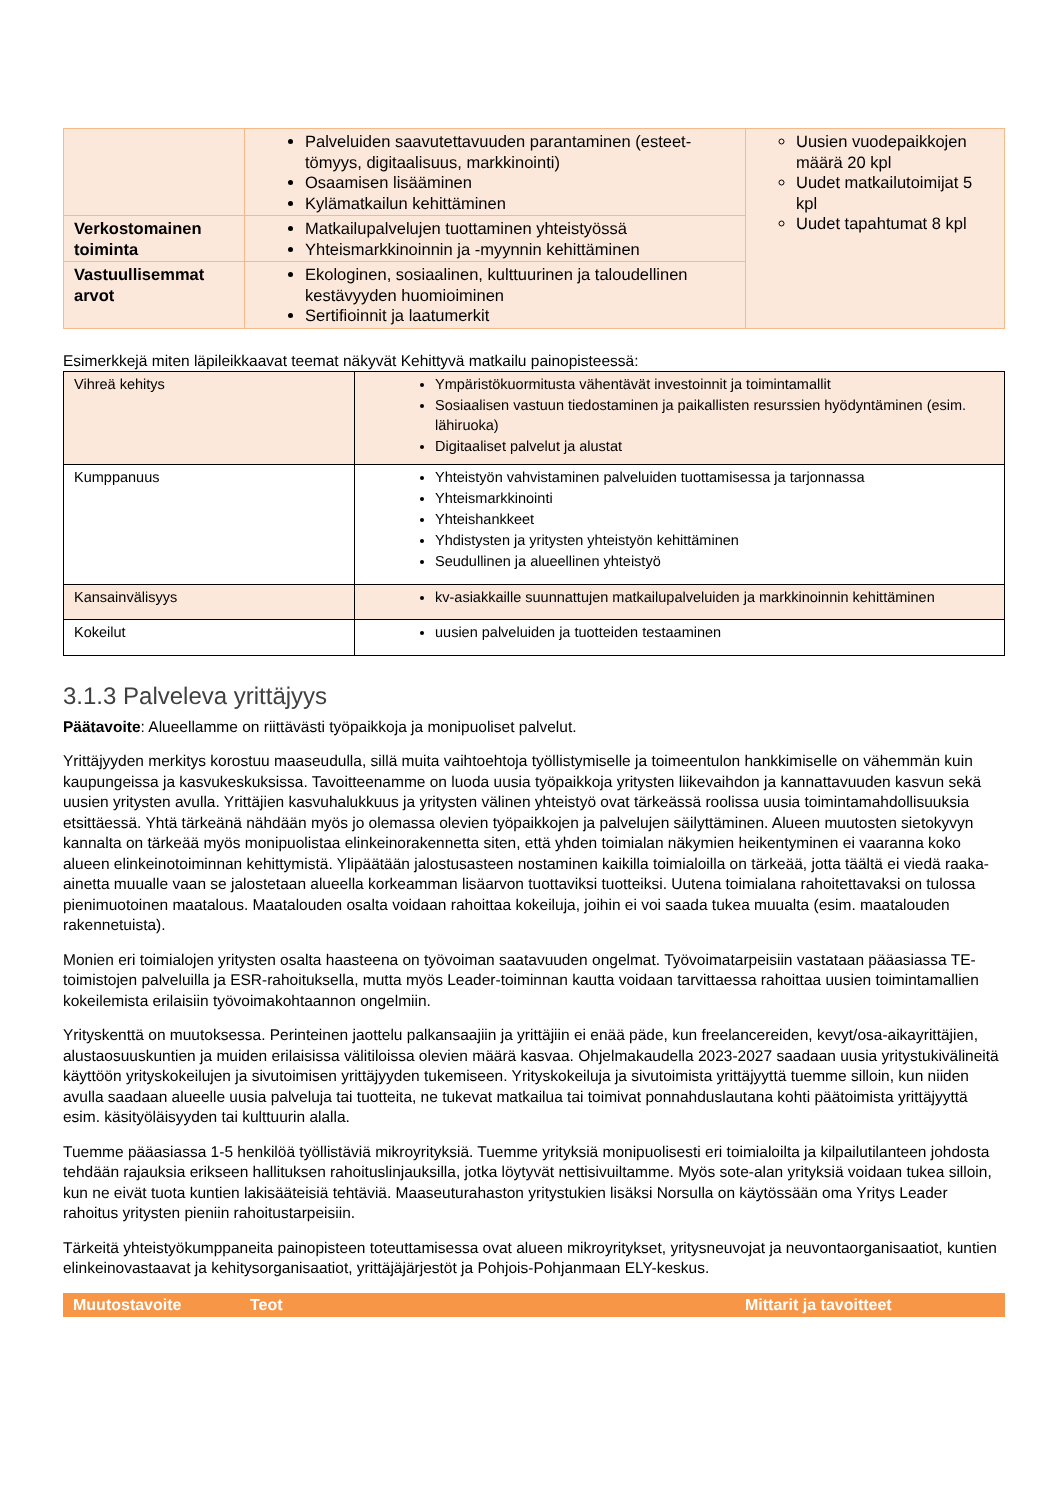| | Palveluiden saavutettavuuden parantaminen (esteet­tömyys, digitaalisuus, markkinointi) Osaamisen lisääminen Kylämatkailun kehittäminen | Uusien vuodepaikkojen määrä 20 kpl Uudet matkailutoimijat 5 kpl Uudet tapahtumat 8 kpl |
| Verkostomainen toiminta | Matkailupalvelujen tuottaminen yhteistyössä Yhteismarkkinoinnin ja -myynnin kehittäminen | |
| Vastuullisemmat arvot | Ekologinen, sosiaalinen, kulttuurinen ja taloudellinen kestävyyden huomioiminen Sertifioinnit ja laatumerkit | |
Esimerkkejä miten läpileikkaavat teemat näkyvät Kehittyvä matkailu painopisteessä:
| Vihreä kehitys | Ympäristökuormitusta vähentävät investoinnit ja toimintamallit Sosiaalisen vastuun tiedostaminen ja paikallisten resurssien hyödyntäminen (esim. lähiruoka) Digitaaliset palvelut ja alustat |
| Kumppanuus | Yhteistyön vahvistaminen palveluiden tuottamisessa ja tarjonnassa Yhteismarkkinointi Yhteishankkeet Yhdistysten ja yritysten yhteistyön kehittäminen Seudullinen ja alueellinen yhteistyö |
| Kansainvälisyys | kv-asiakkaille suunnattujen matkailupalveluiden ja markkinoinnin kehittäminen |
| Kokeilut | uusien palveluiden ja tuotteiden testaaminen |
3.1.3 Palveleva yrittäjyys
Päätavoite: Alueellamme on riittävästi työpaikkoja ja monipuoliset palvelut.
Yrittäjyyden merkitys korostuu maaseudulla, sillä muita vaihtoehtoja työllistymiselle ja toimeentulon hankkimiselle on vähemmän kuin kaupungeissa ja kasvukeskuksissa. Tavoitteenamme on luoda uusia työpaikkoja yritysten liikevaihdon ja kannattavuuden kasvun sekä uusien yritysten avulla. Yrittäjien kasvuhalukkuus ja yritysten välinen yhteistyö ovat tärkeässä roolissa uusia toimintamahdollisuuksia etsittäessä. Yhtä tärkeänä nähdään myös jo olemassa olevien työ­paikkojen ja palvelujen säilyttäminen. Alueen muutosten sietokyvyn kannalta on tärkeää myös monipuolistaa elinkei­norakennetta siten, että yhden toimialan näkymien heikentyminen ei vaaranna koko alueen elinkeinotoiminnan kehitty­mistä. Ylipäätään jalostusasteen nostaminen kaikilla toimialoilla on tärkeää, jotta täältä ei viedä raaka-ainetta muualle vaan se jalostetaan alueella korkeamman lisäarvon tuottaviksi tuotteiksi. Uutena toimialana rahoitettavaksi on tulossa pienimuotoinen maatalous. Maatalouden osalta voidaan rahoittaa kokeiluja, joihin ei voi saada tukea muualta (esim. maatalouden rakennetuista).
Monien eri toimialojen yritysten osalta haasteena on työvoiman saatavuuden ongelmat. Työvoimatarpeisiin vastataan pääasiassa TE-toimistojen palveluilla ja ESR-rahoituksella, mutta myös Leader-toiminnan kautta voidaan tarvittaessa rahoittaa uusien toimintamallien kokeilemista erilaisiin työvoimakohtaannon ongelmiin.
Yrityskenttä on muutoksessa. Perinteinen jaottelu palkansaajiin ja yrittäjiin ei enää päde, kun freelancereiden, kevyt­/osa-aikayrittäjien, alustaosuuskuntien ja muiden erilaisissa välitiloissa olevien määrä kasvaa. Ohjelmakaudella 2023-2027 saadaan uusia yritystukivälineitä käyttöön yrityskokeilujen ja sivutoimisen yrittäjyyden tukemiseen. Yrityskokei­luja ja sivutoimista yrittäjyyttä tuemme silloin, kun niiden avulla saadaan alueelle uusia palveluja tai tuotteita, ne tuke­vat matkailua tai toimivat ponnahduslautana kohti päätoimista yrittäjyyttä esim. käsityöläisyyden tai kulttuurin alalla.
Tuemme pääasiassa 1-5 henkilöä työllistäviä mikroyrityksiä. Tuemme yrityksiä monipuolisesti eri toimialoilta ja kilpailu­tilanteen johdosta tehdään rajauksia erikseen hallituksen rahoituslinjauksilla, jotka löytyvät nettisivuiltamme. Myös sote-alan yrityksiä voidaan tukea silloin, kun ne eivät tuota kuntien lakisääteisiä tehtäviä. Maaseuturahaston yritystu­kien lisäksi Norsulla on käytössään oma Yritys Leader rahoitus yritysten pieniin rahoitustarpeisiin.
Tärkeitä yhteistyökumppaneita painopisteen toteuttamisessa ovat alueen mikroyritykset, yritysneuvojat ja neuvontaor­ganisaatiot, kuntien elinkeinovastaavat ja kehitysorganisaatiot, yrittäjäjärjestöt ja Pohjois-Pohjanmaan ELY-keskus.
| Muutostavoite | Teot | Mittarit ja tavoitteet |